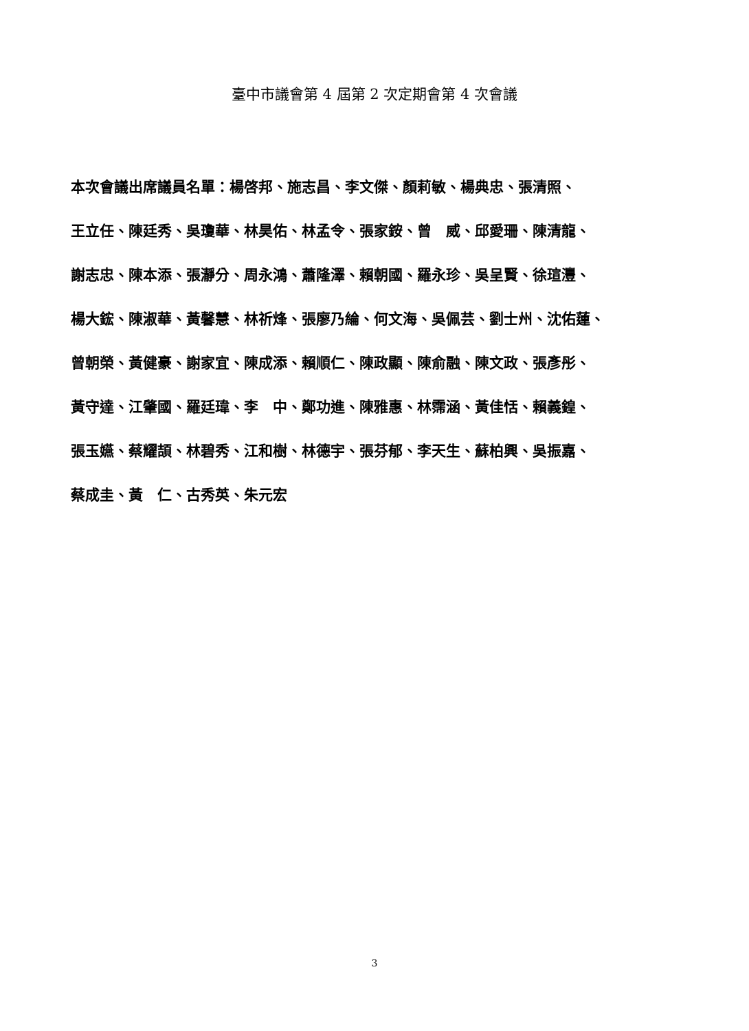臺中市議會第 4 屆第 2 次定期會第 4 次會議
本次會議出席議員名單：楊啓邦、施志昌、李文傑、顏莉敏、楊典忠、張清照、
王立任、陳廷秀、吳瓊華、林昊佑、林孟令、張家銨、曾　威、邱愛珊、陳清龍、
謝志忠、陳本添、張瀞分、周永鴻、蕭隆澤、賴朝國、羅永珍、吳呈賢、徐瑄灃、
楊大鋐、陳淑華、黃馨慧、林祈烽、張廖乃綸、何文海、吳佩芸、劉士州、沈佑蓮、
曾朝榮、黃健豪、謝家宜、陳成添、賴順仁、陳政顯、陳俞融、陳文政、張彥彤、
黃守達、江肇國、羅廷瑋、李　中、鄭功進、陳雅惠、林霈涵、黃佳恬、賴義鍠、
張玉嬿、蔡耀頡、林碧秀、江和樹、林德宇、張芬郁、李天生、蘇柏興、吳振嘉、
蔡成圭、黃　仁、古秀英、朱元宏
3